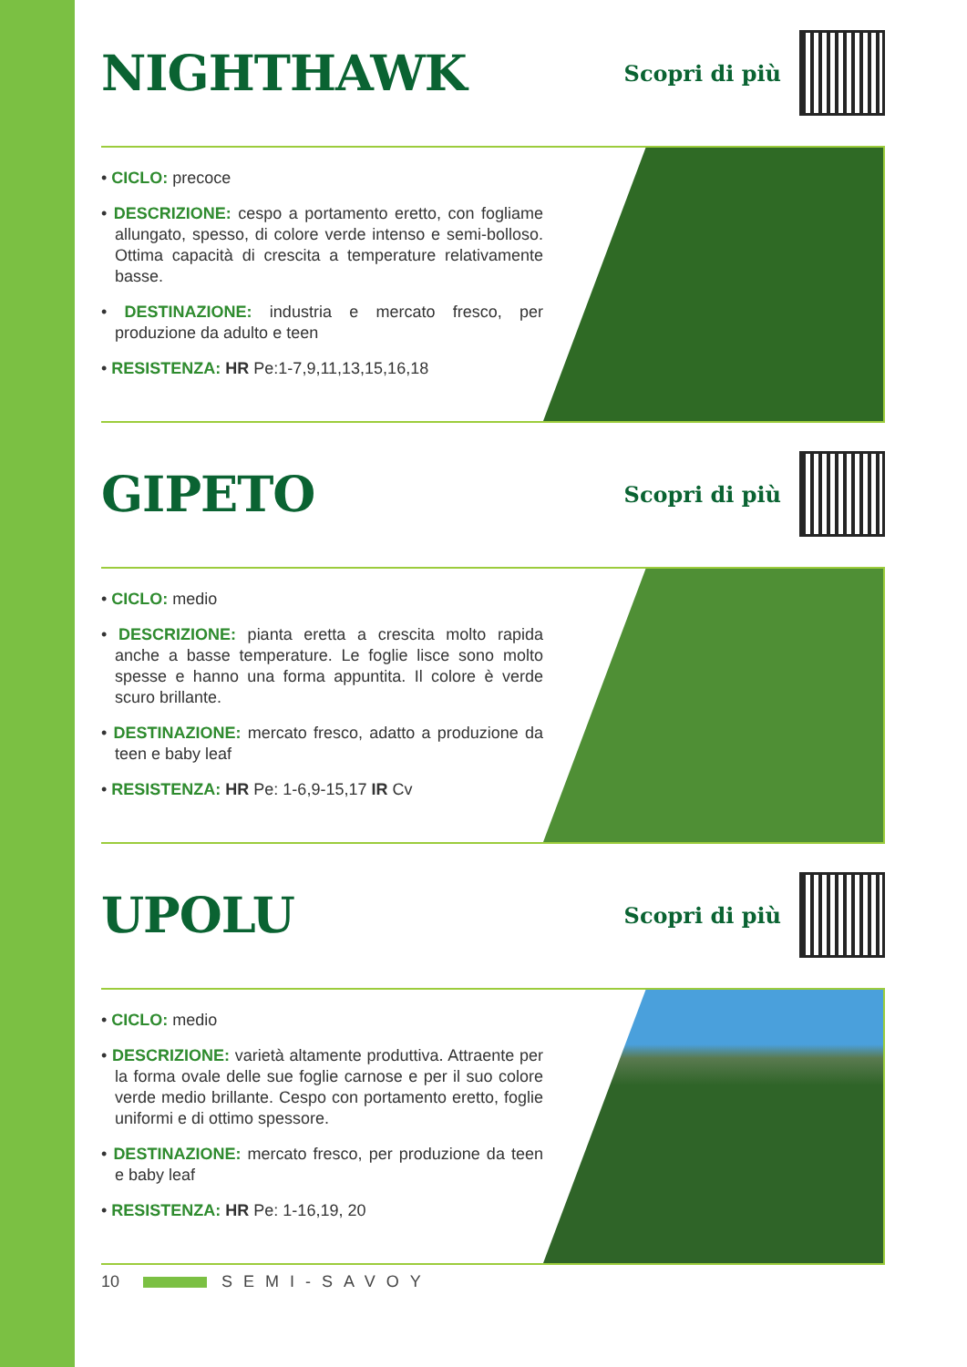NIGHTHAWK
Scopri di più
• CICLO: precoce
• DESCRIZIONE: cespo a portamento eretto, con fogliame allungato, spesso, di colore verde intenso e semi-bolloso. Ottima capacità di crescita a temperature relativamente basse.
• DESTINAZIONE: industria e mercato fresco, per produzione da adulto e teen
• RESISTENZA: HR Pe:1-7,9,11,13,15,16,18
GIPETO
Scopri di più
• CICLO: medio
• DESCRIZIONE: pianta eretta a crescita molto rapida anche a basse temperature. Le foglie lisce sono molto spesse e hanno una forma appuntita. Il colore è verde scuro brillante.
• DESTINAZIONE: mercato fresco, adatto a produzione da teen e baby leaf
• RESISTENZA: HR Pe: 1-6,9-15,17 IR Cv
UPOLU
Scopri di più
• CICLO: medio
• DESCRIZIONE: varietà altamente produttiva. Attraente per la forma ovale delle sue foglie carnose e per il suo colore verde medio brillante. Cespo con portamento eretto, foglie uniformi e di ottimo spessore.
• DESTINAZIONE: mercato fresco, per produzione da teen e baby leaf
• RESISTENZA: HR Pe: 1-16,19, 20
10 SEMI-SAVOY